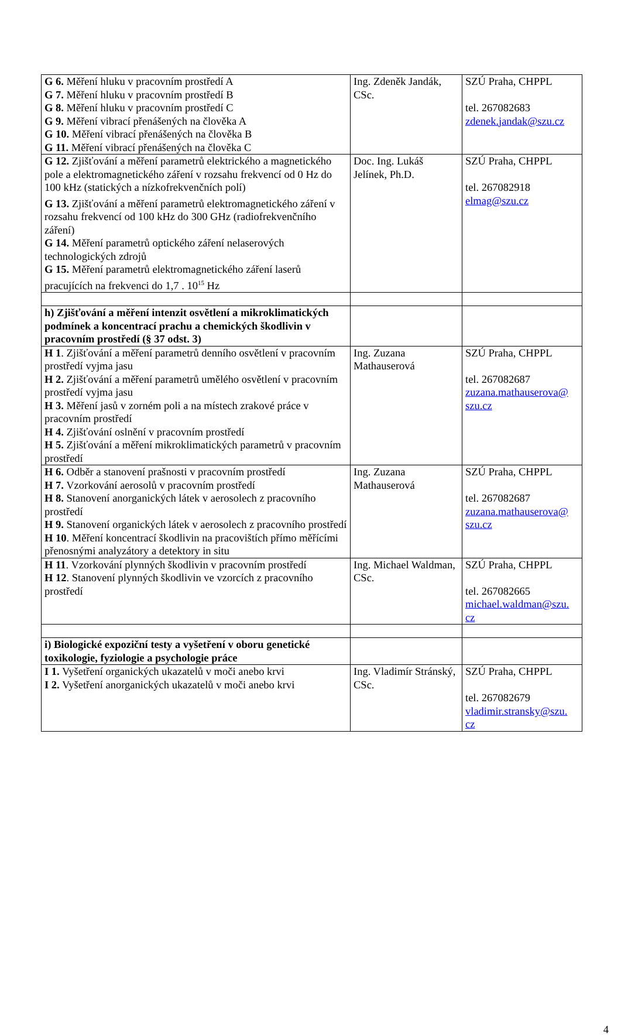| G 6. Měření hluku v pracovním prostředí A G 7. Měření hluku v pracovním prostředí B G 8. Měření hluku v pracovním prostředí C G 9. Měření vibrací přenášených na člověka A G 10. Měření vibrací přenášených na člověka B G 11. Měření vibrací přenášených na člověka C | Ing. Zdeněk Jandák, CSc. | SZÚ Praha, CHPPL tel. 267082683 zdenek.jandak@szu.cz |
| G 12. Zjišťování a měření parametrů elektrického a magnetického pole a elektromagnetického záření v rozsahu frekvencí od 0 Hz do 100 kHz (statických a nízkofrekvenčních polí) G 13. Zjišťování a měření parametrů elektromagnetického záření v rozsahu frekvencí od 100 kHz do 300 GHz (radiofrekvenčního záření) G 14. Měření parametrů optického záření nelaserových technologických zdrojů G 15. Měření parametrů elektromagnetického záření laserů pracujících na frekvenci do 1,7 . 10<sup>15</sup> Hz | Doc. Ing. Lukáš Jelínek, Ph.D. | SZÚ Praha, CHPPL tel. 267082918 elmag@szu.cz |
| h) Zjišťování a měření intenzit osvětlení a mikroklimatických podmínek a koncentrací prachu a chemických škodlivin v pracovním prostředí (§ 37 odst. 3) | | |
| H 1 . Zjišťování a měření parametrů denního osvětlení v pracovním prostředí vyjma jasu H 2. Zjišťování a měření parametrů umělého osvětlení v pracovním prostředí vyjma jasu H 3. Měření jasů v zorném poli a na místech zrakové práce v pracovním prostředí H 4. Zjišťování oslnění v pracovním prostředí H 5. Zjišťování a měření mikroklimatických parametrů v pracovním prostředí | Ing. Zuzana Mathauserová | SZÚ Praha, CHPPL tel. 267082687 zuzana.mathauserova@ szu.cz |
| H 6. Odběr a stanovení prašnosti v pracovním prostředí H 7. Vzorkování aerosolů v pracovním prostředí H 8. Stanovení anorganických látek v aerosolech z pracovního prostředí H 9. Stanovení organických látek v aerosolech z pracovního prostředí H 10 . Měření koncentrací škodlivin na pracovištích přímo měřícími přenosnými analyzátory a detektory in situ | Ing. Zuzana Mathauserová | SZÚ Praha, CHPPL tel. 267082687 zuzana.mathauserova@ szu.cz |
| H 11 . Vzorkování plynných škodlivin v pracovním prostředí H 12 . Stanovení plynných škodlivin ve vzorcích z pracovního prostředí | Ing. Michael Waldman, CSc. | SZÚ Praha, CHPPL tel. 267082665 michael.waldman@szu. cz |
| i) Biologické expoziční testy a vyšetření v oboru genetické toxikologie, fyziologie a psychologie práce | | |
| I 1. Vyšetření organických ukazatelů v moči anebo krvi I 2. Vyšetření anorganických ukazatelů v moči anebo krvi | Ing. Vladimír Stránský, CSc. | SZÚ Praha, CHPPL tel. 267082679 vladimir.stransky@szu. cz |
4